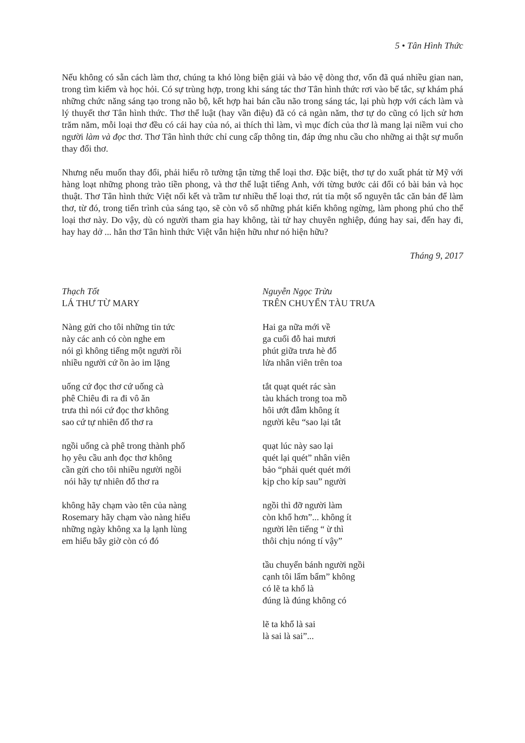5 • Tân Hình Thức
Nếu không có sẵn cách làm thơ, chúng ta khó lòng biện giải và bảo vệ dòng thơ, vốn đã quá nhiều gian nan, trong tìm kiếm và học hỏi. Có sự trùng hợp, trong khi sáng tác thơ Tân hình thức rơi vào bế tắc, sự khám phá những chức năng sáng tạo trong não bộ, kết hợp hai bán cầu não trong sáng tác, lại phù hợp với cách làm và lý thuyết thơ Tân hình thức. Thơ thể luật (hay vần điệu) đã có cả ngàn năm, thơ tự do cũng có lịch sử hơn trăm năm, mỗi loại thơ đều có cái hay của nó, ai thích thì làm, vì mục đích của thơ là mang lại niềm vui cho người làm và đọc thơ. Thơ Tân hình thức chỉ cung cấp thông tin, đáp ứng nhu cầu cho những ai thật sự muốn thay đổi thơ.
Nhưng nếu muốn thay đổi, phải hiểu rõ tường tận từng thể loại thơ. Đặc biệt, thơ tự do xuất phát từ Mỹ với hàng loạt những phong trào tiền phong, và thơ thể luật tiếng Anh, với từng bước cải đổi có bài bản và học thuật. Thơ Tân hình thức Việt nối kết và trầm tư nhiều thể loại thơ, rút tỉa một số nguyên tắc căn bản để làm thơ, từ đó, trong tiến trình của sáng tạo, sẽ còn vô số những phát kiến không ngừng, làm phong phú cho thể loại thơ này. Do vậy, dù có người tham gia hay không, tài tử hay chuyên nghiệp, đúng hay sai, đến hay đi, hay hay dở ... hẳn thơ Tân hình thức Việt vẫn hiện hữu như nó hiện hữu?
Tháng 9, 2017
Thạch Tốt
LÁ THƯ TỪ MARY
Nàng gửi cho tôi những tin tức
này các anh có còn nghe em
nói gì không tiếng một người rồi
nhiều người cứ ồn ào im lặng
uống cứ đọc thơ cứ uống cà
phê Chiêu đi ra đi vô ăn
trưa thì nói cứ đọc thơ không
sao cứ tự nhiên đổ thơ ra
ngồi uống cà phê trong thành phố
họ yêu cầu anh đọc thơ không
cần gửi cho tôi nhiều người ngồi
nói hãy tự nhiên đổ thơ ra
không hãy chạm vào tên của nàng
Rosemary hãy chạm vào nàng hiểu
những ngày không xa lạ lạnh lùng
em hiểu bây giờ còn có đó
Nguyễn Ngọc Trừu
TRÊN CHUYẾN TÀU TRƯA
Hai ga nữa mới về
ga cuối đỗ hai mươi
phút giữa trưa hè đổ
lửa nhân viên trên toa
tắt quạt quét rác sàn
tàu khách trong toa mồ
hôi ướt đẫm không ít
người kêu “sao lại tắt
quạt lúc này sao lại
quét lại quét” nhân viên
bảo “phải quét quét mới
kịp cho kíp sau” người
ngồi thì đỡ người làm
còn khổ hơn”... không ít
người lên tiếng “ ừ thì
thôi chịu nóng tí vậy”
tầu chuyển bánh người ngồi
cạnh tôi lẩm bẩm” không
có lẽ ta khổ là
đúng là đúng không có
lẽ ta khổ là sai
là sai là sai”...